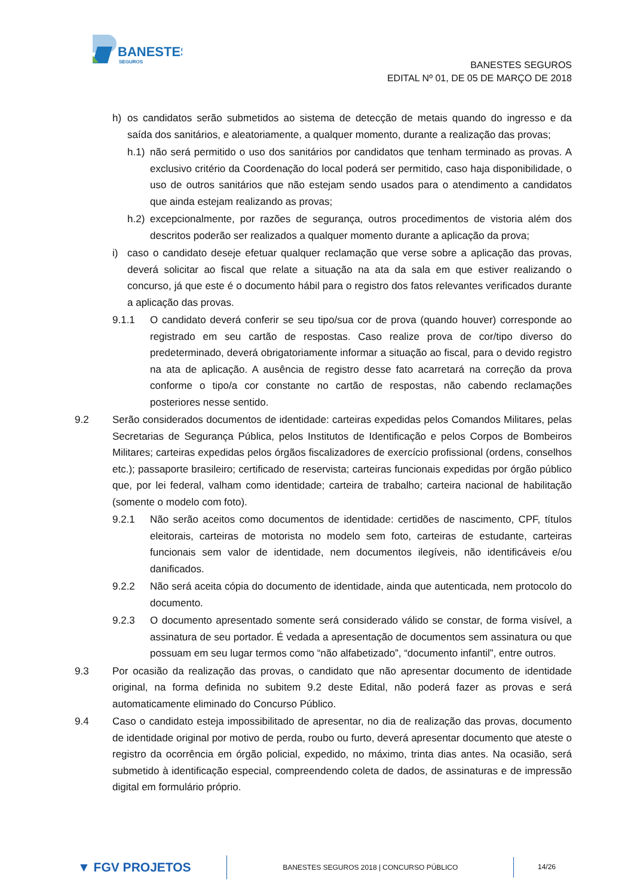BANESTES
SEGUROS
BANESTES SEGUROS
EDITAL Nº 01, DE 05 DE MARÇO DE 2018
h) os candidatos serão submetidos ao sistema de detecção de metais quando do ingresso e da saída dos sanitários, e aleatoriamente, a qualquer momento, durante a realização das provas;
h.1) não será permitido o uso dos sanitários por candidatos que tenham terminado as provas. A exclusivo critério da Coordenação do local poderá ser permitido, caso haja disponibilidade, o uso de outros sanitários que não estejam sendo usados para o atendimento a candidatos que ainda estejam realizando as provas;
h.2) excepcionalmente, por razões de segurança, outros procedimentos de vistoria além dos descritos poderão ser realizados a qualquer momento durante a aplicação da prova;
i) caso o candidato deseje efetuar qualquer reclamação que verse sobre a aplicação das provas, deverá solicitar ao fiscal que relate a situação na ata da sala em que estiver realizando o concurso, já que este é o documento hábil para o registro dos fatos relevantes verificados durante a aplicação das provas.
9.1.1 O candidato deverá conferir se seu tipo/sua cor de prova (quando houver) corresponde ao registrado em seu cartão de respostas. Caso realize prova de cor/tipo diverso do predeterminado, deverá obrigatoriamente informar a situação ao fiscal, para o devido registro na ata de aplicação. A ausência de registro desse fato acarretará na correção da prova conforme o tipo/a cor constante no cartão de respostas, não cabendo reclamações posteriores nesse sentido.
9.2 Serão considerados documentos de identidade: carteiras expedidas pelos Comandos Militares, pelas Secretarias de Segurança Pública, pelos Institutos de Identificação e pelos Corpos de Bombeiros Militares; carteiras expedidas pelos órgãos fiscalizadores de exercício profissional (ordens, conselhos etc.); passaporte brasileiro; certificado de reservista; carteiras funcionais expedidas por órgão público que, por lei federal, valham como identidade; carteira de trabalho; carteira nacional de habilitação (somente o modelo com foto).
9.2.1 Não serão aceitos como documentos de identidade: certidões de nascimento, CPF, títulos eleitorais, carteiras de motorista no modelo sem foto, carteiras de estudante, carteiras funcionais sem valor de identidade, nem documentos ilegíveis, não identificáveis e/ou danificados.
9.2.2 Não será aceita cópia do documento de identidade, ainda que autenticada, nem protocolo do documento.
9.2.3 O documento apresentado somente será considerado válido se constar, de forma visível, a assinatura de seu portador. É vedada a apresentação de documentos sem assinatura ou que possuam em seu lugar termos como “não alfabetizado”, “documento infantil”, entre outros.
9.3 Por ocasião da realização das provas, o candidato que não apresentar documento de identidade original, na forma definida no subitem 9.2 deste Edital, não poderá fazer as provas e será automaticamente eliminado do Concurso Público.
9.4 Caso o candidato esteja impossibilitado de apresentar, no dia de realização das provas, documento de identidade original por motivo de perda, roubo ou furto, deverá apresentar documento que ateste o registro da ocorrência em órgão policial, expedido, no máximo, trinta dias antes. Na ocasião, será submetido à identificação especial, compreendendo coleta de dados, de assinaturas e de impressão digital em formulário próprio.
▼ FGV PROJETOS
BANESTES SEGUROS 2018 | CONCURSO PÚBLICO
14/26